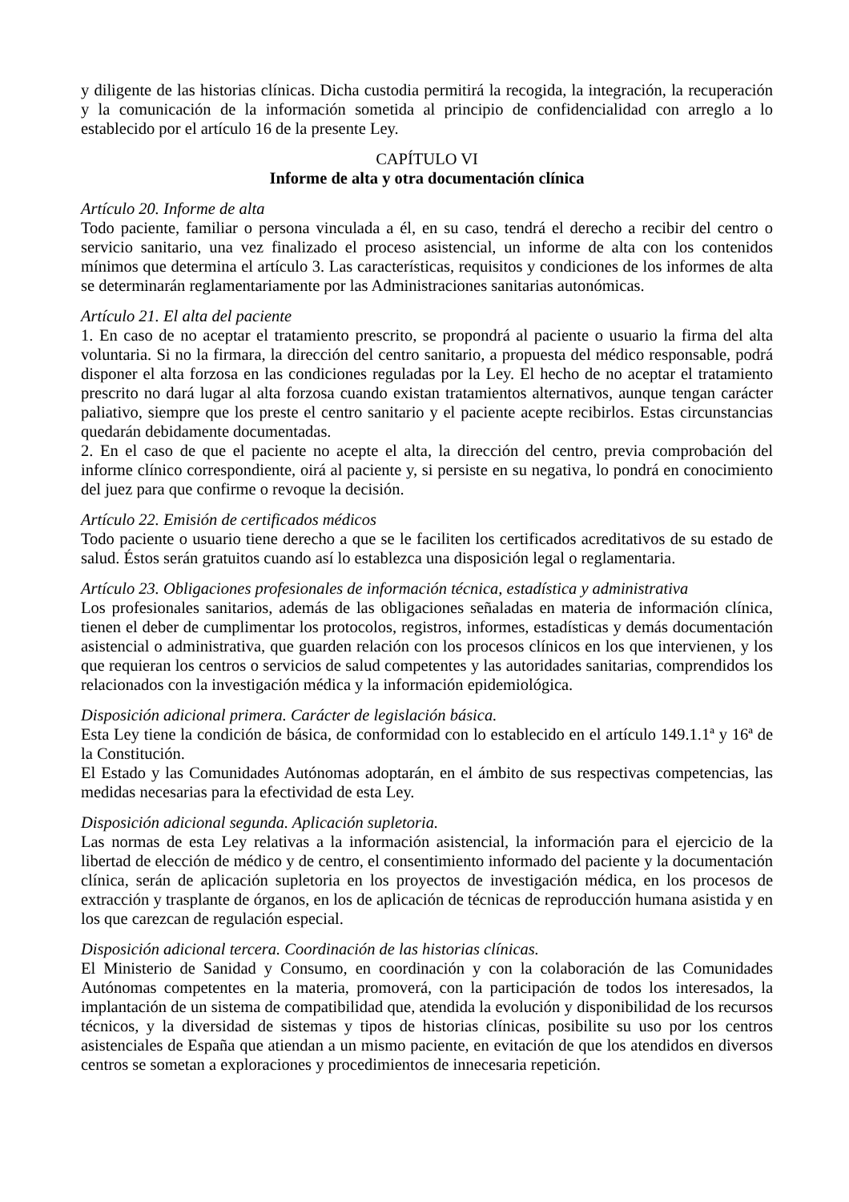y diligente de las historias clínicas. Dicha custodia permitirá la recogida, la integración, la recuperación y la comunicación de la información sometida al principio de confidencialidad con arreglo a lo establecido por el artículo 16 de la presente Ley.
CAPÍTULO VI
Informe de alta y otra documentación clínica
Artículo 20. Informe de alta
Todo paciente, familiar o persona vinculada a él, en su caso, tendrá el derecho a recibir del centro o servicio sanitario, una vez finalizado el proceso asistencial, un informe de alta con los contenidos mínimos que determina el artículo 3. Las características, requisitos y condiciones de los informes de alta se determinarán reglamentariamente por las Administraciones sanitarias autonómicas.
Artículo 21. El alta del paciente
1. En caso de no aceptar el tratamiento prescrito, se propondrá al paciente o usuario la firma del alta voluntaria. Si no la firmara, la dirección del centro sanitario, a propuesta del médico responsable, podrá disponer el alta forzosa en las condiciones reguladas por la Ley. El hecho de no aceptar el tratamiento prescrito no dará lugar al alta forzosa cuando existan tratamientos alternativos, aunque tengan carácter paliativo, siempre que los preste el centro sanitario y el paciente acepte recibirlos. Estas circunstancias quedarán debidamente documentadas.
2. En el caso de que el paciente no acepte el alta, la dirección del centro, previa comprobación del informe clínico correspondiente, oirá al paciente y, si persiste en su negativa, lo pondrá en conocimiento del juez para que confirme o revoque la decisión.
Artículo 22. Emisión de certificados médicos
Todo paciente o usuario tiene derecho a que se le faciliten los certificados acreditativos de su estado de salud. Éstos serán gratuitos cuando así lo establezca una disposición legal o reglamentaria.
Artículo 23. Obligaciones profesionales de información técnica, estadística y administrativa
Los profesionales sanitarios, además de las obligaciones señaladas en materia de información clínica, tienen el deber de cumplimentar los protocolos, registros, informes, estadísticas y demás documentación asistencial o administrativa, que guarden relación con los procesos clínicos en los que intervienen, y los que requieran los centros o servicios de salud competentes y las autoridades sanitarias, comprendidos los relacionados con la investigación médica y la información epidemiológica.
Disposición adicional primera. Carácter de legislación básica.
Esta Ley tiene la condición de básica, de conformidad con lo establecido en el artículo 149.1.1ª y 16ª de la Constitución.
El Estado y las Comunidades Autónomas adoptarán, en el ámbito de sus respectivas competencias, las medidas necesarias para la efectividad de esta Ley.
Disposición adicional segunda. Aplicación supletoria.
Las normas de esta Ley relativas a la información asistencial, la información para el ejercicio de la libertad de elección de médico y de centro, el consentimiento informado del paciente y la documentación clínica, serán de aplicación supletoria en los proyectos de investigación médica, en los procesos de extracción y trasplante de órganos, en los de aplicación de técnicas de reproducción humana asistida y en los que carezcan de regulación especial.
Disposición adicional tercera. Coordinación de las historias clínicas.
El Ministerio de Sanidad y Consumo, en coordinación y con la colaboración de las Comunidades Autónomas competentes en la materia, promoverá, con la participación de todos los interesados, la implantación de un sistema de compatibilidad que, atendida la evolución y disponibilidad de los recursos técnicos, y la diversidad de sistemas y tipos de historias clínicas, posibilite su uso por los centros asistenciales de España que atiendan a un mismo paciente, en evitación de que los atendidos en diversos centros se sometan a exploraciones y procedimientos de innecesaria repetición.